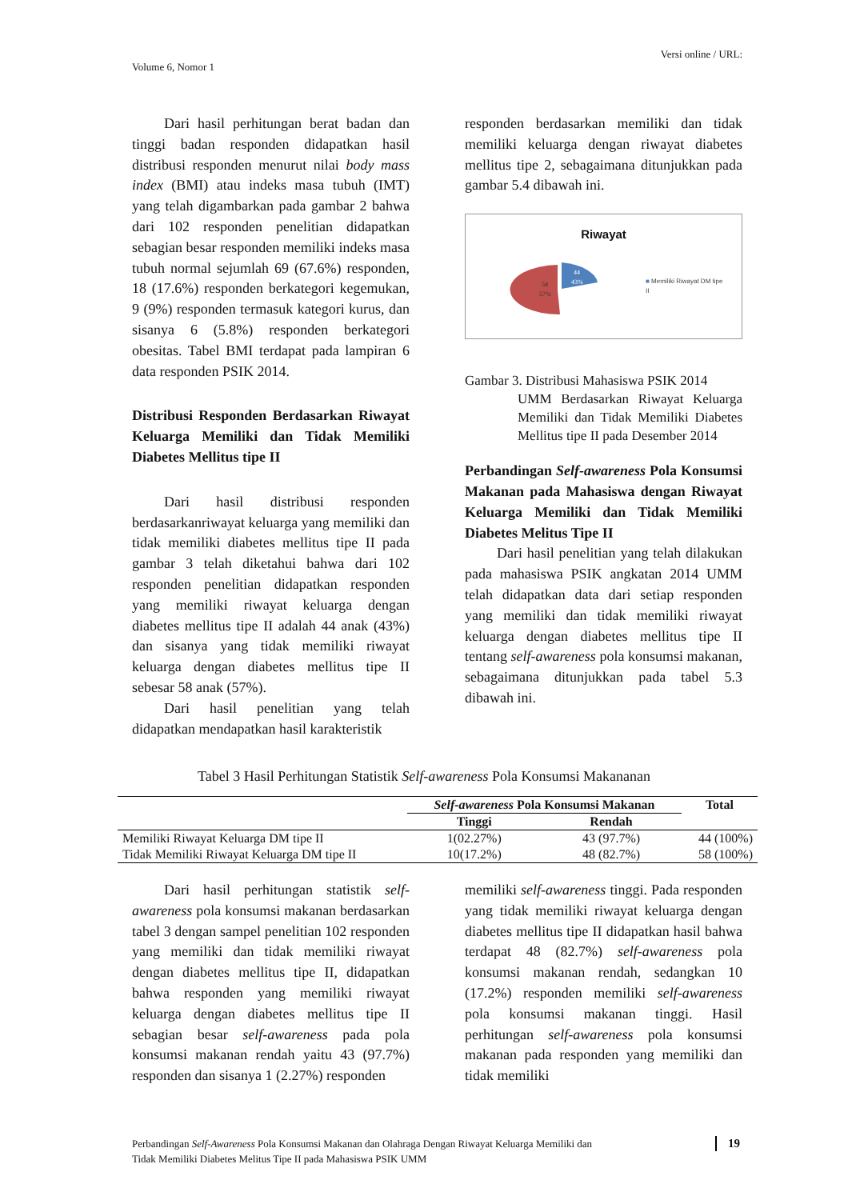Versi online / URL:
Volume 6, Nomor 1
Dari hasil perhitungan berat badan dan tinggi badan responden didapatkan hasil distribusi responden menurut nilai body mass index (BMI) atau indeks masa tubuh (IMT) yang telah digambarkan pada gambar 2 bahwa dari 102 responden penelitian didapatkan sebagian besar responden memiliki indeks masa tubuh normal sejumlah 69 (67.6%) responden, 18 (17.6%) responden berkategori kegemukan, 9 (9%) responden termasuk kategori kurus, dan sisanya 6 (5.8%) responden berkategori obesitas. Tabel BMI terdapat pada lampiran 6 data responden PSIK 2014.
Distribusi Responden Berdasarkan Riwayat Keluarga Memiliki dan Tidak Memiliki Diabetes Mellitus tipe II
Dari hasil distribusi responden berdasarkanriwayat keluarga yang memiliki dan tidak memiliki diabetes mellitus tipe II pada gambar 3 telah diketahui bahwa dari 102 responden penelitian didapatkan responden yang memiliki riwayat keluarga dengan diabetes mellitus tipe II adalah 44 anak (43%) dan sisanya yang tidak memiliki riwayat keluarga dengan diabetes mellitus tipe II sebesar 58 anak (57%).
Dari hasil penelitian yang telah didapatkan mendapatkan hasil karakteristik
responden berdasarkan memiliki dan tidak memiliki keluarga dengan riwayat diabetes mellitus tipe 2, sebagaimana ditunjukkan pada gambar 5.4 dibawah ini.
Riwayat
58
57%
44
43%
■ Memiliki Riwayat DM tipe
II
Gambar 3. Distribusi Mahasiswa PSIK 2014
UMM Berdasarkan Riwayat Keluarga Memiliki dan Tidak Memiliki Diabetes Mellitus tipe II pada Desember 2014
Perbandingan Self-awareness Pola Konsumsi Makanan pada Mahasiswa dengan Riwayat Keluarga Memiliki dan Tidak Memiliki Diabetes Melitus Tipe II
Dari hasil penelitian yang telah dilakukan pada mahasiswa PSIK angkatan 2014 UMM telah didapatkan data dari setiap responden yang memiliki dan tidak memiliki riwayat keluarga dengan diabetes mellitus tipe II tentang self-awareness pola konsumsi makanan, sebagaimana ditunjukkan pada tabel 5.3 dibawah ini.
Tabel 3 Hasil Perhitungan Statistik Self-awareness Pola Konsumsi Makananan
| | Self-awareness Pola Konsumsi Makanan | | Total |
| --- | --- | --- | --- |
| | Tinggi | Rendah | |
| Memiliki Riwayat Keluarga DM tipe II | 1(02.27%) | 43 (97.7%) | 44 (100%) |
| Tidak Memiliki Riwayat Keluarga DM tipe II | 10(17.2%) | 48 (82.7%) | 58 (100%) |
Dari hasil perhitungan statistik self-awareness pola konsumsi makanan berdasarkan tabel 3 dengan sampel penelitian 102 responden yang memiliki dan tidak memiliki riwayat dengan diabetes mellitus tipe II, didapatkan bahwa responden yang memiliki riwayat keluarga dengan diabetes mellitus tipe II sebagian besar self-awareness pada pola konsumsi makanan rendah yaitu 43 (97.7%) responden dan sisanya 1 (2.27%) responden
memiliki self-awareness tinggi. Pada responden yang tidak memiliki riwayat keluarga dengan diabetes mellitus tipe II didapatkan hasil bahwa terdapat 48 (82.7%) self-awareness pola konsumsi makanan rendah, sedangkan 10 (17.2%) responden memiliki self-awareness pola konsumsi makanan tinggi. Hasil perhitungan self-awareness pola konsumsi makanan pada responden yang memiliki dan tidak memiliki
19
Perbandingan Self-Awareness Pola Konsumsi Makanan dan Olahraga Dengan Riwayat Keluarga Memiliki dan
Tidak Memiliki Diabetes Melitus Tipe II pada Mahasiswa PSIK UMM